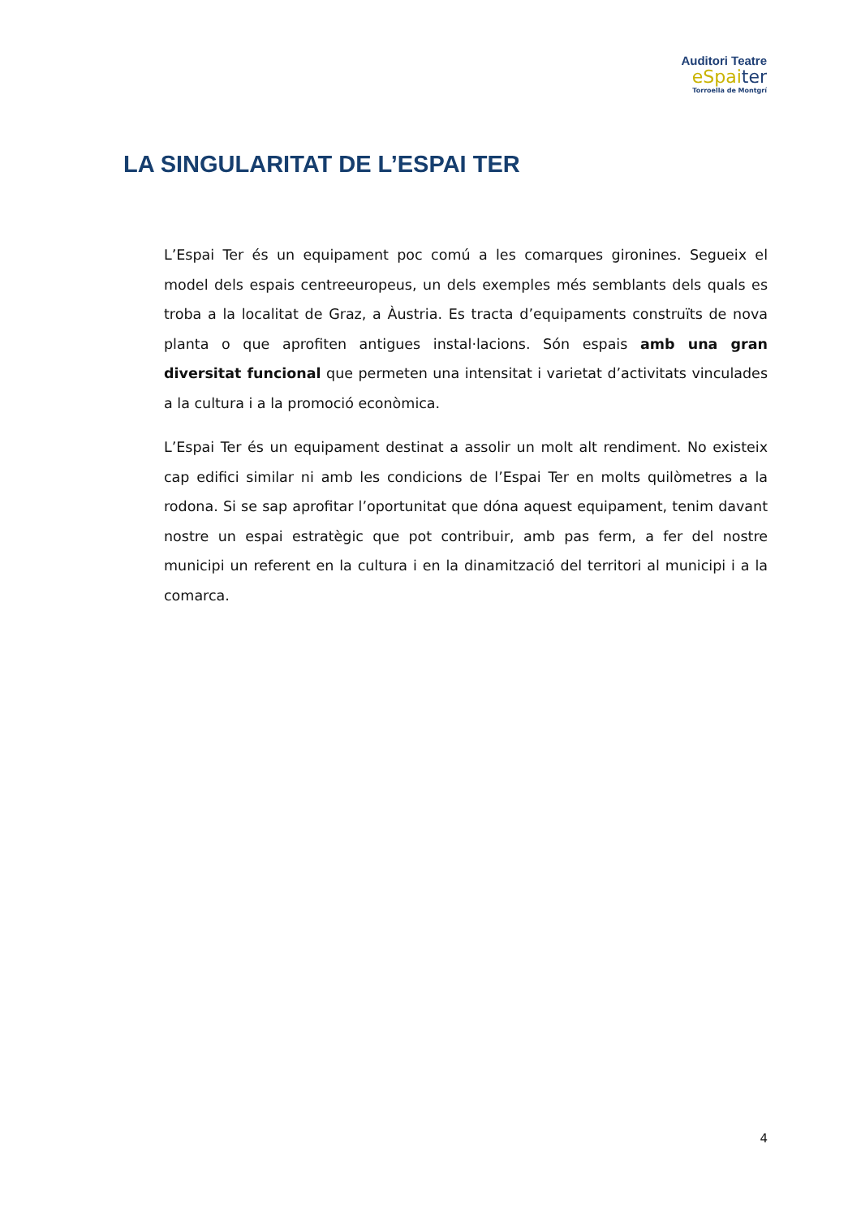Auditori Teatre
eSpaiter
Torroella de Montgrí
LA SINGULARITAT DE L’ESPAI TER
L’Espai Ter és un equipament poc comú a les comarques gironines. Segueix el model dels espais centreeuropeus, un dels exemples més semblants dels quals es troba a la localitat de Graz, a Àustria. Es tracta d’equipaments construïts de nova planta o que aprofiten antigues instal·lacions. Són espais amb una gran diversitat funcional que permeten una intensitat i varietat d’activitats vinculades a la cultura i a la promoció econòmica.
L’Espai Ter és un equipament destinat a assolir un molt alt rendiment. No existeix cap edifici similar ni amb les condicions de l’Espai Ter en molts quilòmetres a la rodona. Si se sap aprofitar l’oportunitat que dóna aquest equipament, tenim davant nostre un espai estratègic que pot contribuir, amb pas ferm, a fer del nostre municipi un referent en la cultura i en la dinamització del territori al municipi i a la comarca.
4